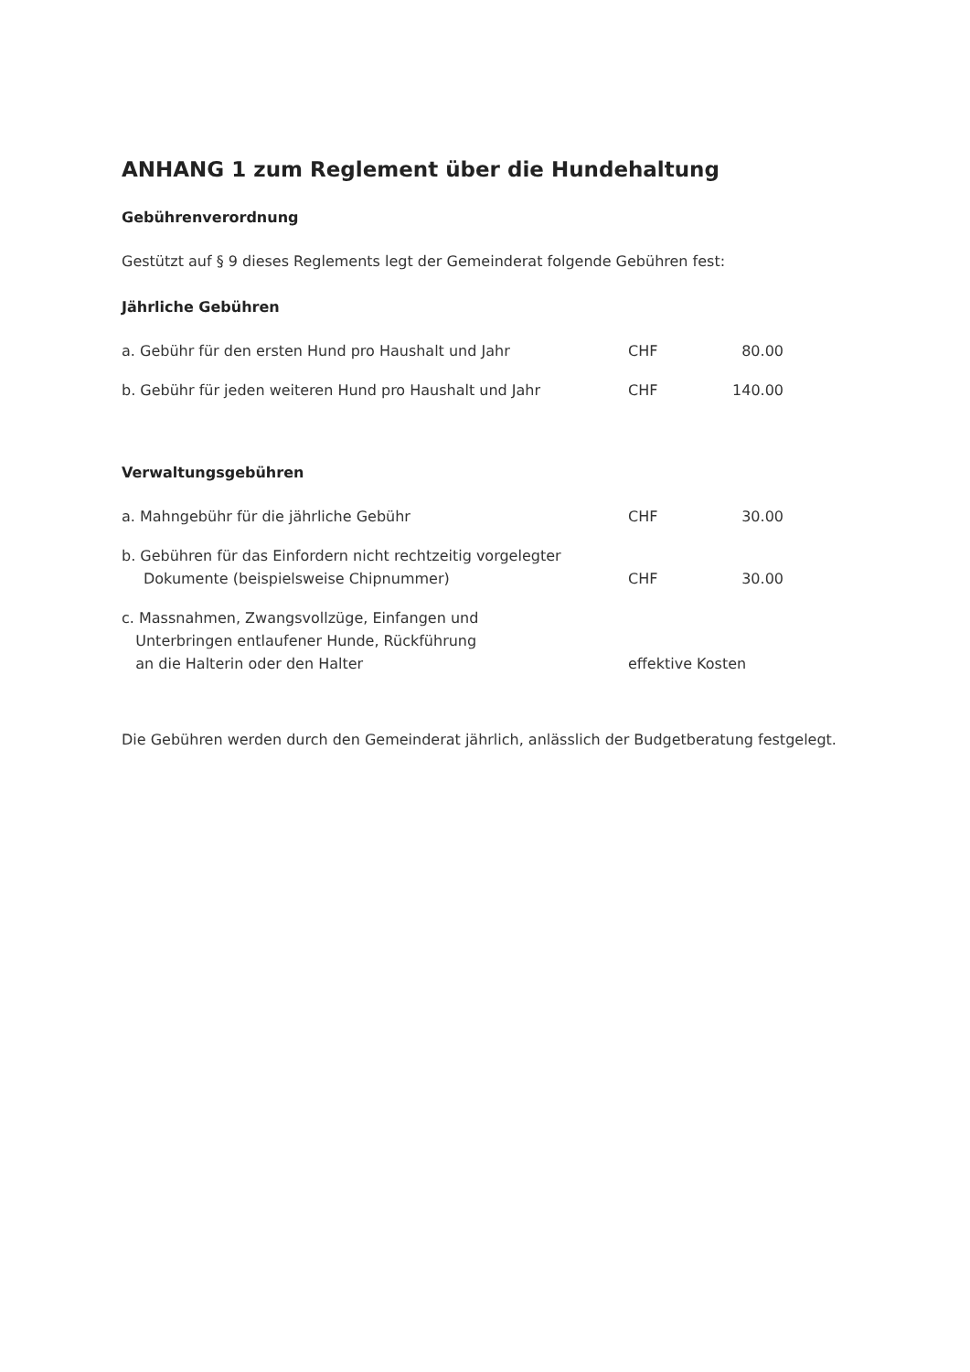ANHANG 1 zum Reglement über die Hundehaltung
Gebührenverordnung
Gestützt auf § 9 dieses Reglements legt der Gemeinderat folgende Gebühren fest:
Jährliche Gebühren
| a. Gebühr für den ersten Hund pro Haushalt und Jahr | CHF | 80.00 |
| b. Gebühr für jeden weiteren Hund pro Haushalt und Jahr | CHF | 140.00 |
Verwaltungsgebühren
| a. Mahngebühr für die jährliche Gebühr | CHF | 30.00 |
| b. Gebühren für das Einfordern nicht rechtzeitig vorgelegter Dokumente (beispielsweise Chipnummer) | CHF | 30.00 |
| c. Massnahmen, Zwangsvollzüge, Einfangen und Unterbringen entlaufener Hunde, Rückführung an die Halterin oder den Halter | effektive Kosten | |
Die Gebühren werden durch den Gemeinderat jährlich, anlässlich der Budgetberatung festgelegt.